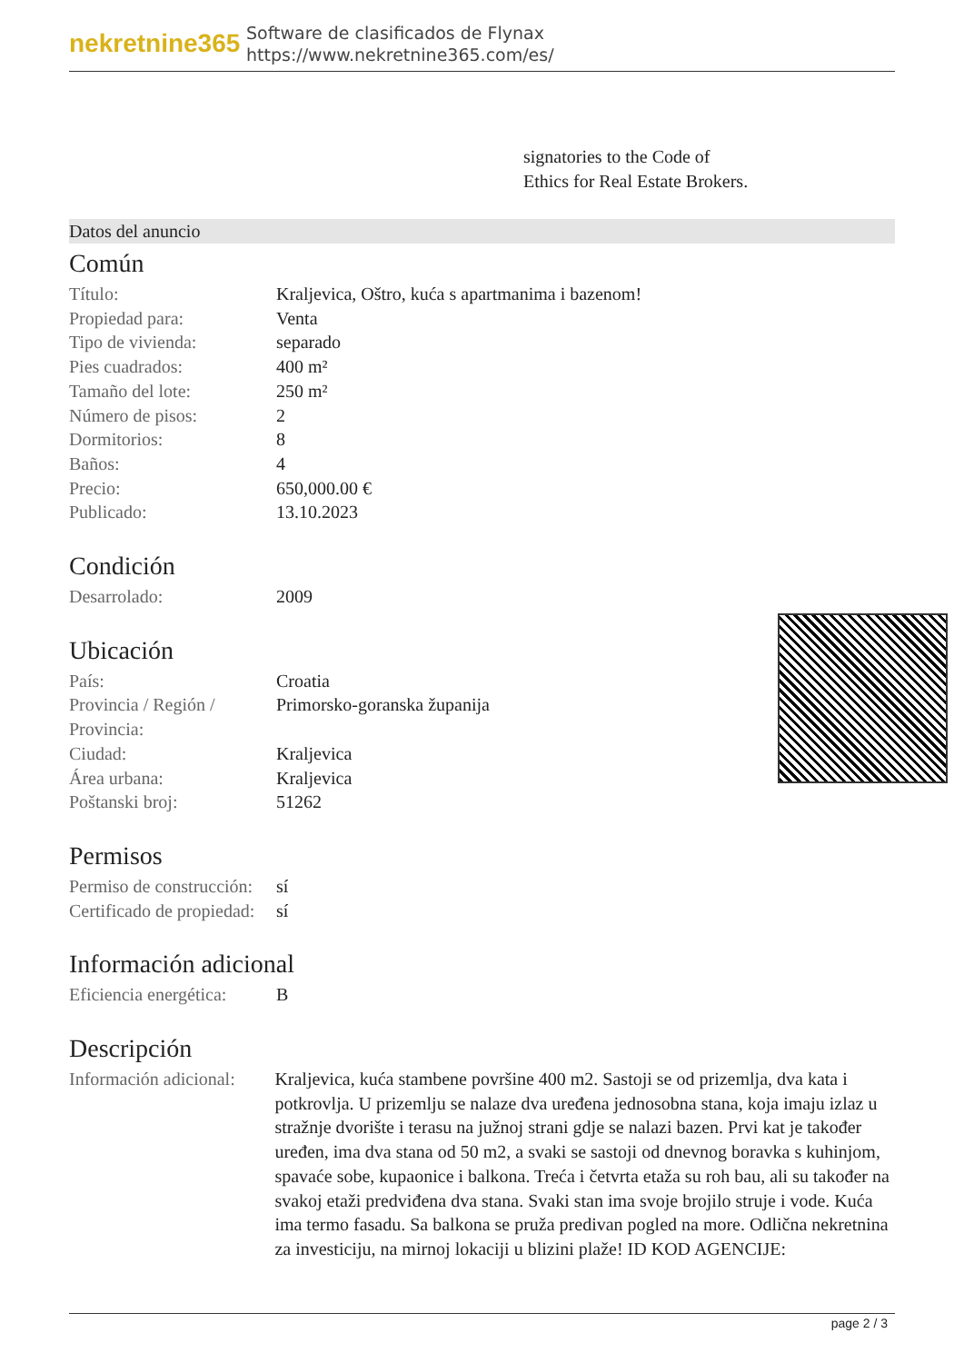nekretnine365
Software de clasificados de Flynax
https://www.nekretnine365.com/es/
signatories to the Code of
Ethics for Real Estate Brokers.
Datos del anuncio
Común
| Título: | Kraljevica, Oštro, kuća s apartmanima i bazenom! |
| Propiedad para: | Venta |
| Tipo de vivienda: | separado |
| Pies cuadrados: | 400 m² |
| Tamaño del lote: | 250 m² |
| Número de pisos: | 2 |
| Dormitorios: | 8 |
| Baños: | 4 |
| Precio: | 650,000.00 € |
| Publicado: | 13.10.2023 |
Condición
| Desarrolado: | 2009 |
Ubicación
| País: | Croatia |
| Provincia / Región / Provincia: | Primorsko-goranska županija |
| Ciudad: | Kraljevica |
| Área urbana: | Kraljevica |
| Poštanski broj: | 51262 |
Permisos
| Permiso de construcción: | sí |
| Certificado de propiedad: | sí |
Información adicional
| Eficiencia energética: | B |
Descripción
| Información adicional: | Kraljevica, kuća stambene površine 400 m2. Sastoji se od prizemlja, dva kata i potkrovlja. U prizemlju se nalaze dva uređena jednosobna stana, koja imaju izlaz u stražnje dvorište i terasu na južnoj strani gdje se nalazi bazen. Prvi kat je također uređen, ima dva stana od 50 m2, a svaki se sastoji od dnevnog boravka s kuhinjom, spavaće sobe, kupaonice i balkona. Treća i četvrta etaža su roh bau, ali su također na svakoj etaži predviđena dva stana. Svaki stan ima svoje brojilo struje i vode. Kuća ima termo fasadu. Sa balkona se pruža predivan pogled na more. Odlična nekretnina za investiciju, na mirnoj lokaciji u blizini plaže! ID KOD AGENCIJE: |
page 2 / 3